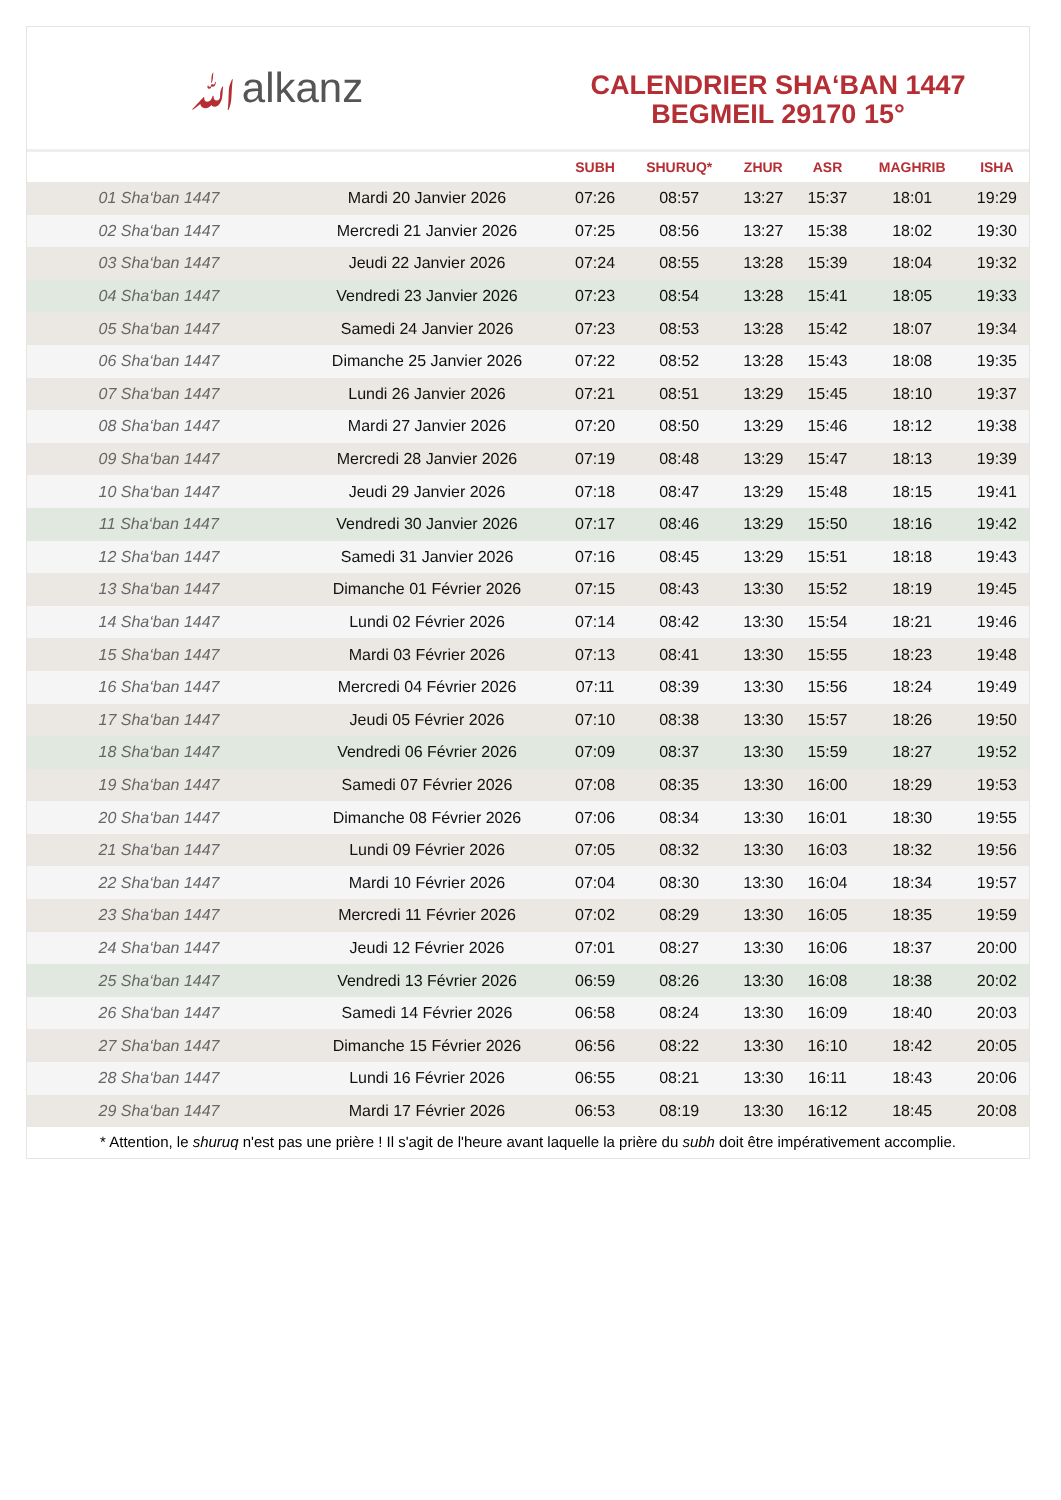ﷲalkanz
CALENDRIER SHA‘BAN 1447
BEGMEIL 29170 15°
| | | SUBH | SHURUQ* | ZHUR | ASR | MAGHRIB | ISHA |
| --- | --- | --- | --- | --- | --- | --- | --- |
| 01 Sha‘ban 1447 | Mardi 20 Janvier 2026 | 07:26 | 08:57 | 13:27 | 15:37 | 18:01 | 19:29 |
| 02 Sha‘ban 1447 | Mercredi 21 Janvier 2026 | 07:25 | 08:56 | 13:27 | 15:38 | 18:02 | 19:30 |
| 03 Sha‘ban 1447 | Jeudi 22 Janvier 2026 | 07:24 | 08:55 | 13:28 | 15:39 | 18:04 | 19:32 |
| 04 Sha‘ban 1447 | Vendredi 23 Janvier 2026 | 07:23 | 08:54 | 13:28 | 15:41 | 18:05 | 19:33 |
| 05 Sha‘ban 1447 | Samedi 24 Janvier 2026 | 07:23 | 08:53 | 13:28 | 15:42 | 18:07 | 19:34 |
| 06 Sha‘ban 1447 | Dimanche 25 Janvier 2026 | 07:22 | 08:52 | 13:28 | 15:43 | 18:08 | 19:35 |
| 07 Sha‘ban 1447 | Lundi 26 Janvier 2026 | 07:21 | 08:51 | 13:29 | 15:45 | 18:10 | 19:37 |
| 08 Sha‘ban 1447 | Mardi 27 Janvier 2026 | 07:20 | 08:50 | 13:29 | 15:46 | 18:12 | 19:38 |
| 09 Sha‘ban 1447 | Mercredi 28 Janvier 2026 | 07:19 | 08:48 | 13:29 | 15:47 | 18:13 | 19:39 |
| 10 Sha‘ban 1447 | Jeudi 29 Janvier 2026 | 07:18 | 08:47 | 13:29 | 15:48 | 18:15 | 19:41 |
| 11 Sha‘ban 1447 | Vendredi 30 Janvier 2026 | 07:17 | 08:46 | 13:29 | 15:50 | 18:16 | 19:42 |
| 12 Sha‘ban 1447 | Samedi 31 Janvier 2026 | 07:16 | 08:45 | 13:29 | 15:51 | 18:18 | 19:43 |
| 13 Sha‘ban 1447 | Dimanche 01 Février 2026 | 07:15 | 08:43 | 13:30 | 15:52 | 18:19 | 19:45 |
| 14 Sha‘ban 1447 | Lundi 02 Février 2026 | 07:14 | 08:42 | 13:30 | 15:54 | 18:21 | 19:46 |
| 15 Sha‘ban 1447 | Mardi 03 Février 2026 | 07:13 | 08:41 | 13:30 | 15:55 | 18:23 | 19:48 |
| 16 Sha‘ban 1447 | Mercredi 04 Février 2026 | 07:11 | 08:39 | 13:30 | 15:56 | 18:24 | 19:49 |
| 17 Sha‘ban 1447 | Jeudi 05 Février 2026 | 07:10 | 08:38 | 13:30 | 15:57 | 18:26 | 19:50 |
| 18 Sha‘ban 1447 | Vendredi 06 Février 2026 | 07:09 | 08:37 | 13:30 | 15:59 | 18:27 | 19:52 |
| 19 Sha‘ban 1447 | Samedi 07 Février 2026 | 07:08 | 08:35 | 13:30 | 16:00 | 18:29 | 19:53 |
| 20 Sha‘ban 1447 | Dimanche 08 Février 2026 | 07:06 | 08:34 | 13:30 | 16:01 | 18:30 | 19:55 |
| 21 Sha‘ban 1447 | Lundi 09 Février 2026 | 07:05 | 08:32 | 13:30 | 16:03 | 18:32 | 19:56 |
| 22 Sha‘ban 1447 | Mardi 10 Février 2026 | 07:04 | 08:30 | 13:30 | 16:04 | 18:34 | 19:57 |
| 23 Sha‘ban 1447 | Mercredi 11 Février 2026 | 07:02 | 08:29 | 13:30 | 16:05 | 18:35 | 19:59 |
| 24 Sha‘ban 1447 | Jeudi 12 Février 2026 | 07:01 | 08:27 | 13:30 | 16:06 | 18:37 | 20:00 |
| 25 Sha‘ban 1447 | Vendredi 13 Février 2026 | 06:59 | 08:26 | 13:30 | 16:08 | 18:38 | 20:02 |
| 26 Sha‘ban 1447 | Samedi 14 Février 2026 | 06:58 | 08:24 | 13:30 | 16:09 | 18:40 | 20:03 |
| 27 Sha‘ban 1447 | Dimanche 15 Février 2026 | 06:56 | 08:22 | 13:30 | 16:10 | 18:42 | 20:05 |
| 28 Sha‘ban 1447 | Lundi 16 Février 2026 | 06:55 | 08:21 | 13:30 | 16:11 | 18:43 | 20:06 |
| 29 Sha‘ban 1447 | Mardi 17 Février 2026 | 06:53 | 08:19 | 13:30 | 16:12 | 18:45 | 20:08 |
* Attention, le shuruq n'est pas une prière ! Il s'agit de l'heure avant laquelle la prière du subh doit être impérativement accomplie.